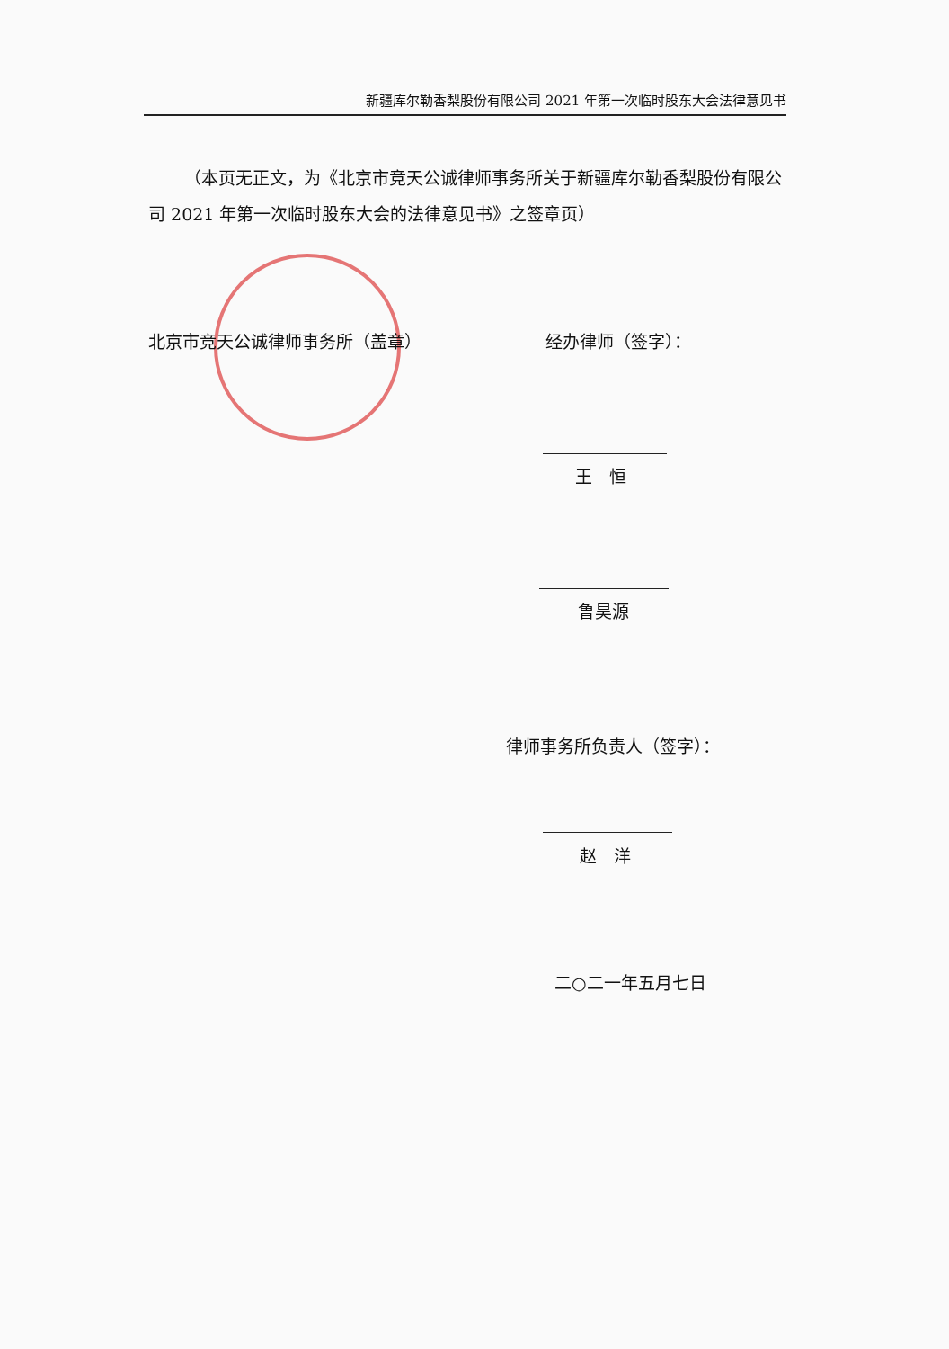新疆库尔勒香梨股份有限公司 2021 年第一次临时股东大会法律意见书
（本页无正文，为《北京市竞天公诚律师事务所关于新疆库尔勒香梨股份有限公司 2021 年第一次临时股东大会的法律意见书》之签章页）
北京市竞天公诚律师事务所（盖章） 经办律师（签字）：
王　恒
鲁昊源
律师事务所负责人（签字）：
赵　洋
二○二一年五月七日